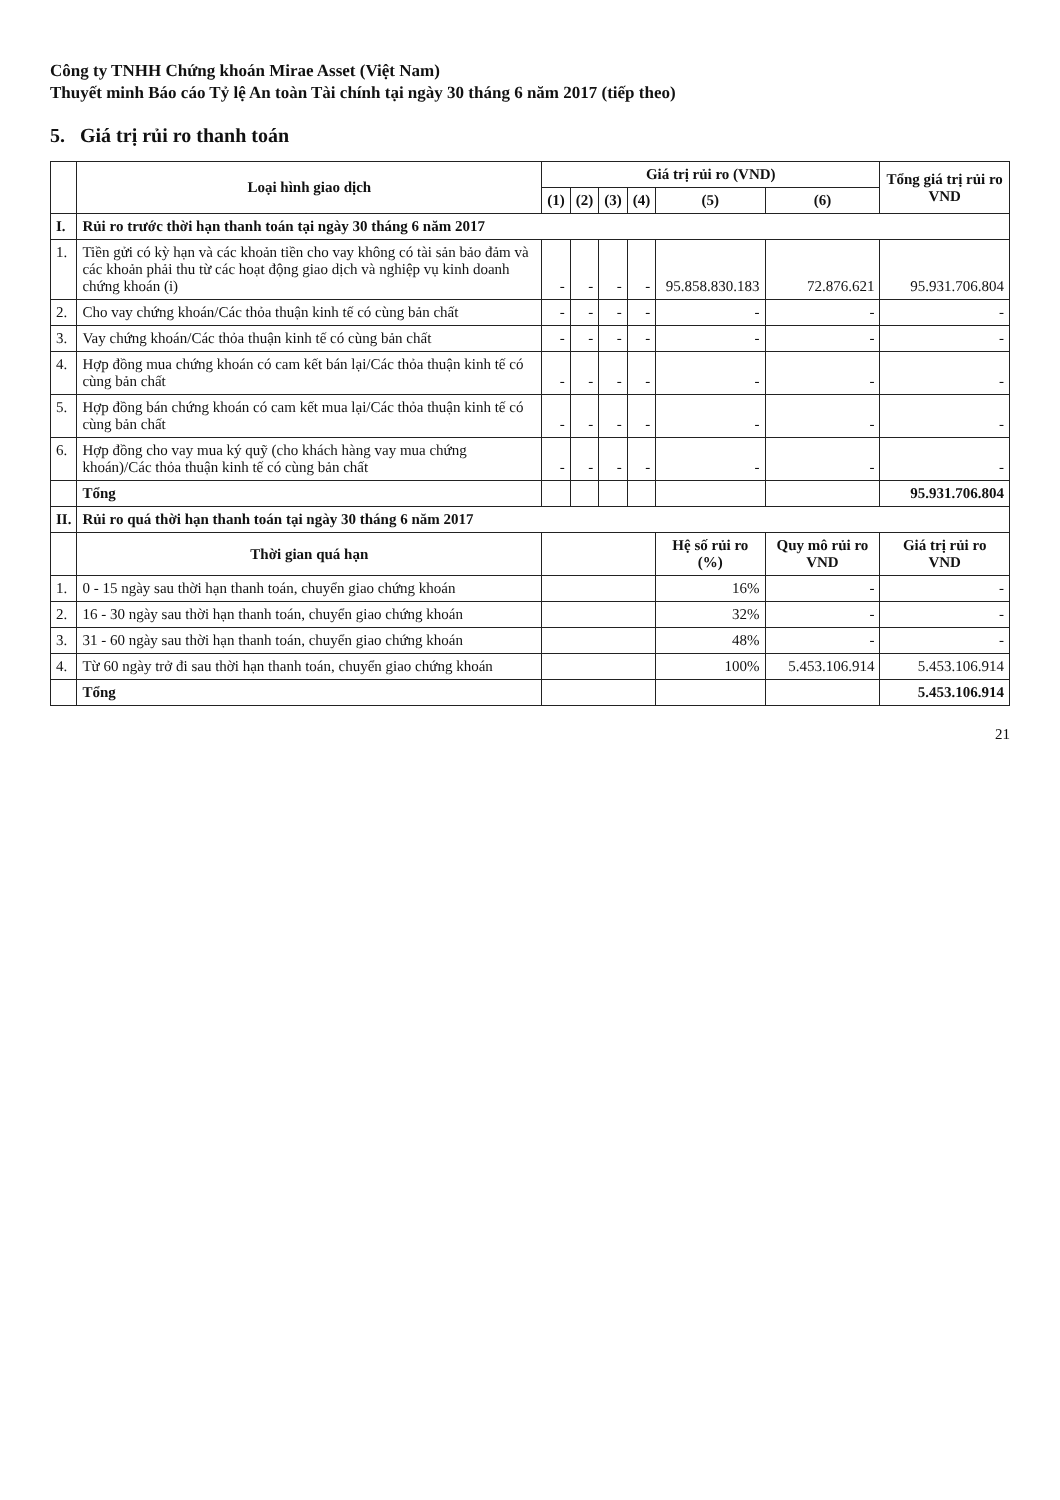Công ty TNHH Chứng khoán Mirae Asset (Việt Nam)
Thuyết minh Báo cáo Tỷ lệ An toàn Tài chính tại ngày 30 tháng 6 năm 2017 (tiếp theo)
5. Giá trị rủi ro thanh toán
| | Loại hình giao dịch | Giá trị rủi ro (VND) | | | | | | Tổng giá trị rủi ro VND |
| --- | --- | --- | --- | --- | --- | --- | --- | --- |
| | | (1) | (2) | (3) | (4) | (5) | (6) | |
| I. | Rủi ro trước thời hạn thanh toán tại ngày 30 tháng 6 năm 2017 | | | | | | | |
| 1. | Tiền gửi có kỳ hạn và các khoản tiền cho vay không có tài sản bảo đảm và các khoản phải thu từ các hoạt động giao dịch và nghiệp vụ kinh doanh chứng khoán (i) | - | - | - | - | 95.858.830.183 | 72.876.621 | 95.931.706.804 |
| 2. | Cho vay chứng khoán/Các thỏa thuận kinh tế có cùng bản chất | - | - | - | - | - | - | - |
| 3. | Vay chứng khoán/Các thỏa thuận kinh tế có cùng bản chất | - | - | - | - | - | - | - |
| 4. | Hợp đồng mua chứng khoán có cam kết bán lại/Các thỏa thuận kinh tế có cùng bản chất | - | - | - | - | - | - | - |
| 5. | Hợp đồng bán chứng khoán có cam kết mua lại/Các thỏa thuận kinh tế có cùng bản chất | - | - | - | - | - | - | - |
| 6. | Hợp đồng cho vay mua ký quỹ (cho khách hàng vay mua chứng khoán)/Các thỏa thuận kinh tế có cùng bản chất | - | - | - | - | - | - | - |
| | Tổng | | | | | | | 95.931.706.804 |
| II. | Rủi ro quá thời hạn thanh toán tại ngày 30 tháng 6 năm 2017 | | | | | | | |
| | Thời gian quá hạn | | | | | Hệ số rủi ro (%) | Quy mô rủi ro VND | Giá trị rủi ro VND |
| 1. | 0 - 15 ngày sau thời hạn thanh toán, chuyển giao chứng khoán | | | | | 16% | - | - |
| 2. | 16 - 30 ngày sau thời hạn thanh toán, chuyển giao chứng khoán | | | | | 32% | - | - |
| 3. | 31 - 60 ngày sau thời hạn thanh toán, chuyển giao chứng khoán | | | | | 48% | - | - |
| 4. | Từ 60 ngày trở đi sau thời hạn thanh toán, chuyển giao chứng khoán | | | | | 100% | 5.453.106.914 | 5.453.106.914 |
| | Tổng | | | | | | | 5.453.106.914 |
21